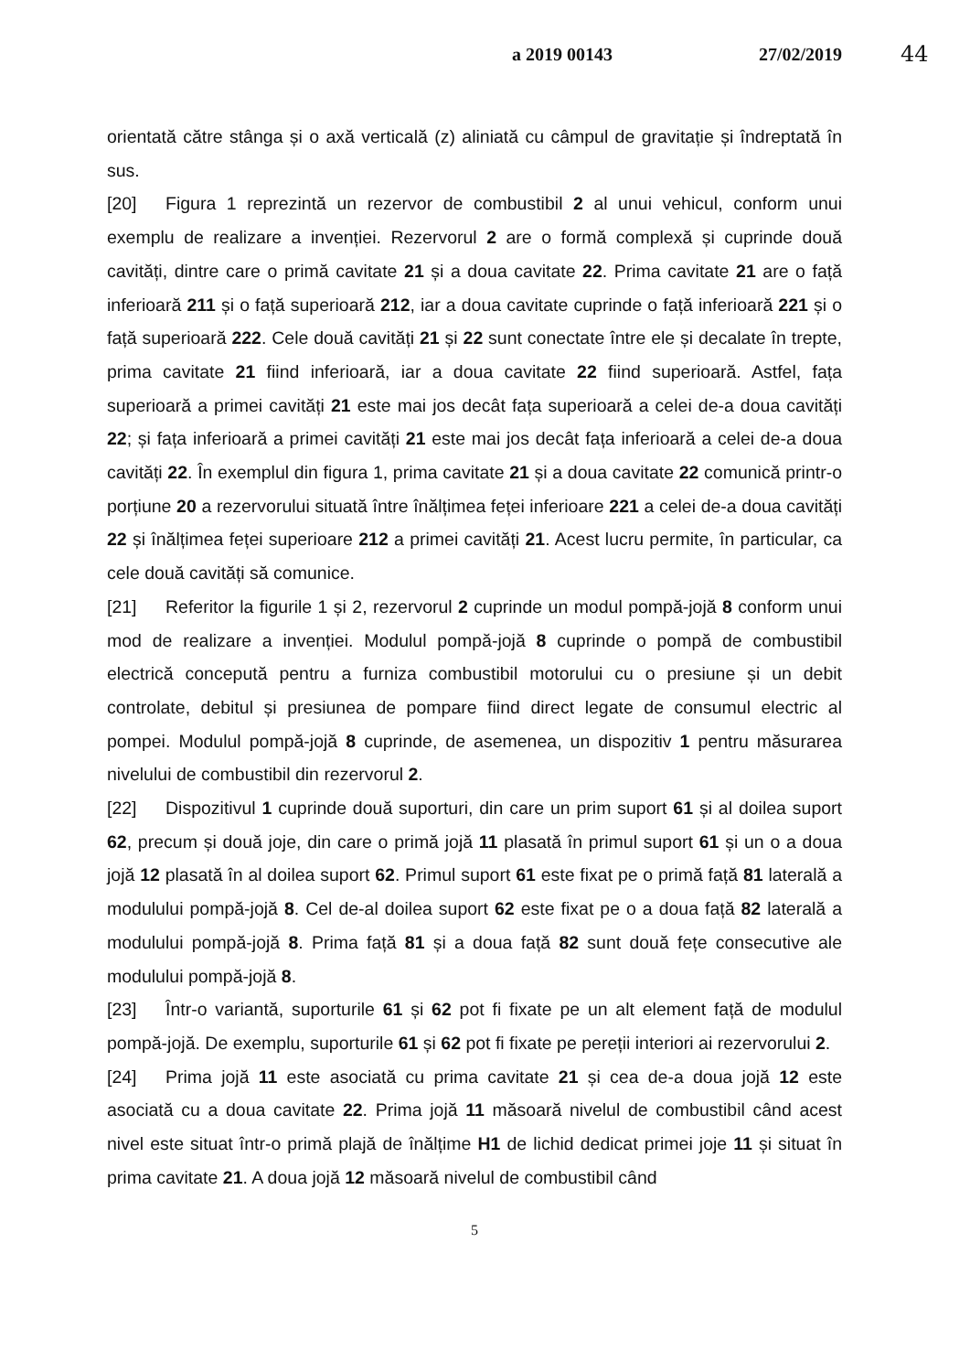a 2019 00143 27/02/2019
44
orientată către stânga și o axă verticală (z) aliniată cu câmpul de gravitație și îndreptată în sus.
[20] Figura 1 reprezintă un rezervor de combustibil 2 al unui vehicul, conform unui exemplu de realizare a invenției. Rezervorul 2 are o formă complexă și cuprinde două cavități, dintre care o primă cavitate 21 și a doua cavitate 22. Prima cavitate 21 are o față inferioară 211 și o față superioară 212, iar a doua cavitate cuprinde o față inferioară 221 și o față superioară 222. Cele două cavități 21 și 22 sunt conectate între ele și decalate în trepte, prima cavitate 21 fiind inferioară, iar a doua cavitate 22 fiind superioară. Astfel, fața superioară a primei cavități 21 este mai jos decât fața superioară a celei de-a doua cavități 22; și fața inferioară a primei cavități 21 este mai jos decât fața inferioară a celei de-a doua cavități 22. În exemplul din figura 1, prima cavitate 21 și a doua cavitate 22 comunică printr-o porțiune 20 a rezervorului situată între înălțimea feței inferioare 221 a celei de-a doua cavități 22 și înălțimea feței superioare 212 a primei cavități 21. Acest lucru permite, în particular, ca cele două cavități să comunice.
[21] Referitor la figurile 1 și 2, rezervorul 2 cuprinde un modul pompă-jojă 8 conform unui mod de realizare a invenției. Modulul pompă-jojă 8 cuprinde o pompă de combustibil electrică concepută pentru a furniza combustibil motorului cu o presiune și un debit controlate, debitul și presiunea de pompare fiind direct legate de consumul electric al pompei. Modulul pompă-jojă 8 cuprinde, de asemenea, un dispozitiv 1 pentru măsurarea nivelului de combustibil din rezervorul 2.
[22] Dispozitivul 1 cuprinde două suporturi, din care un prim suport 61 și al doilea suport 62, precum și două joje, din care o primă jojă 11 plasată în primul suport 61 și un o a doua jojă 12 plasată în al doilea suport 62. Primul suport 61 este fixat pe o primă față 81 laterală a modulului pompă-jojă 8. Cel de-al doilea suport 62 este fixat pe o a doua față 82 laterală a modulului pompă-jojă 8. Prima față 81 și a doua față 82 sunt două fețe consecutive ale modulului pompă-jojă 8.
[23] Într-o variantă, suporturile 61 și 62 pot fi fixate pe un alt element față de modulul pompă-jojă. De exemplu, suporturile 61 și 62 pot fi fixate pe pereții interiori ai rezervorului 2.
[24] Prima jojă 11 este asociată cu prima cavitate 21 și cea de-a doua jojă 12 este asociată cu a doua cavitate 22. Prima jojă 11 măsoară nivelul de combustibil când acest nivel este situat într-o primă plajă de înălțime H1 de lichid dedicat primei joje 11 și situat în prima cavitate 21. A doua jojă 12 măsoară nivelul de combustibil când
5